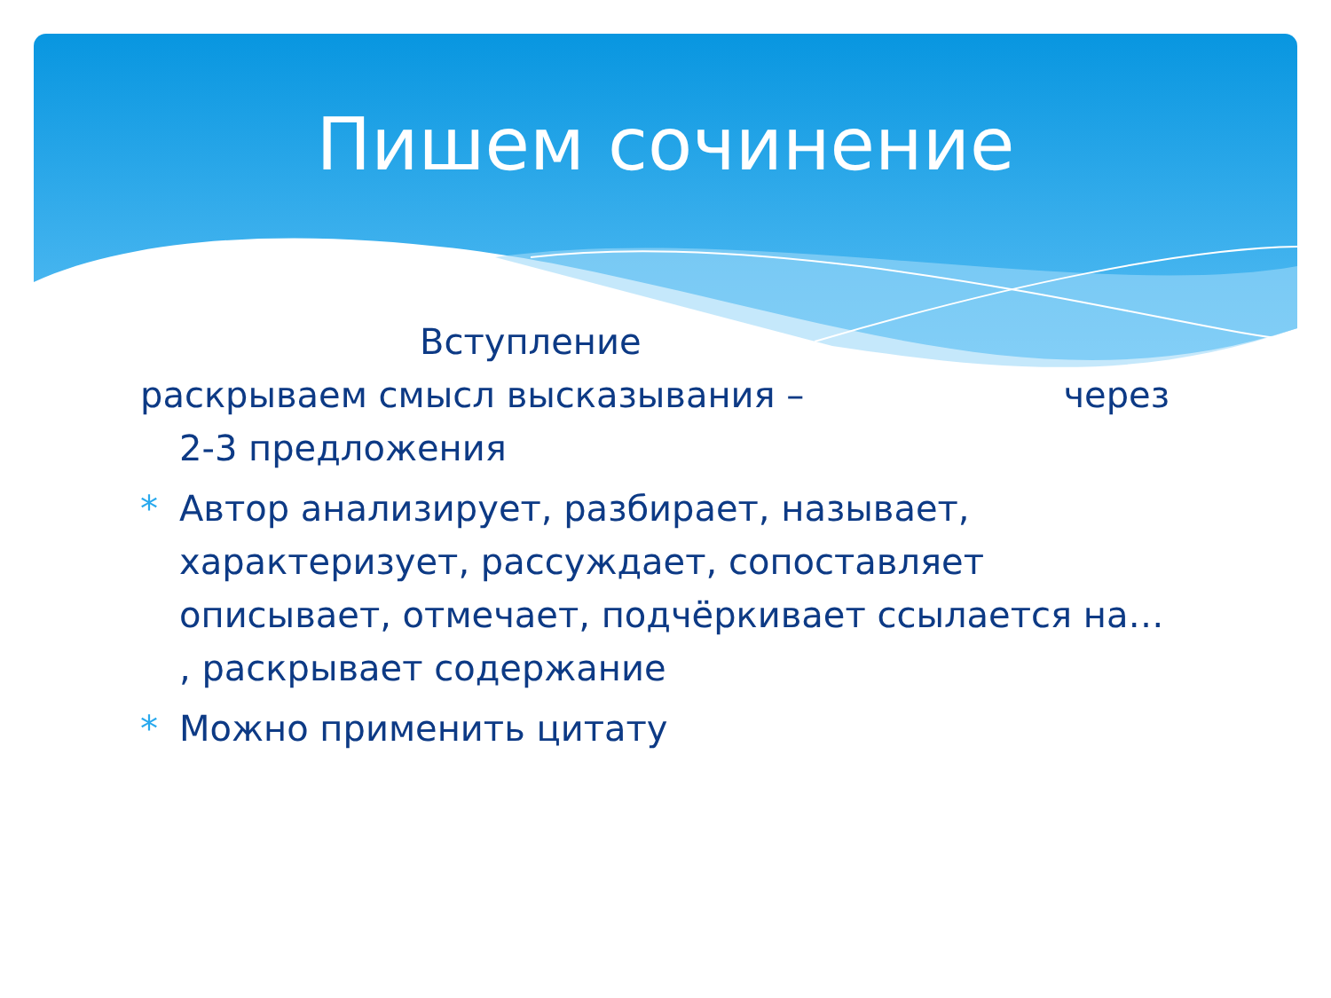Пишем сочинение
Вступление
раскрываем смысл высказывания – через
2-3 предложения
* Автор анализирует, разбирает, называет, характеризует, рассуждает, сопоставляет описывает, отмечает, подчёркивает ссылается на… , раскрывает содержание
* Можно применить цитату